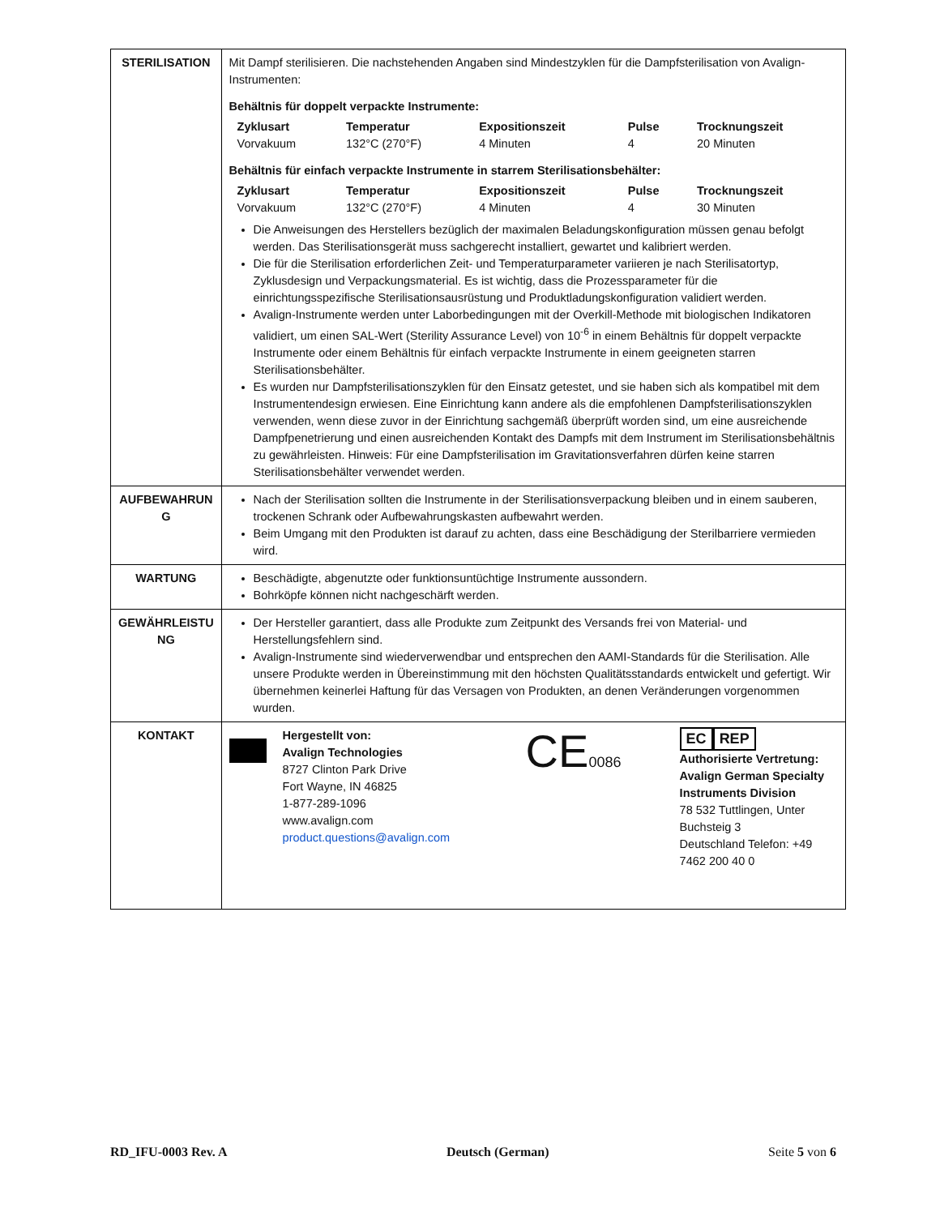| STERILISATION | Mit Dampf sterilisieren. Die nachstehenden Angaben sind Mindestzyklen für die Dampfsterilisation von Avalign-Instrumenten: Behältnis für doppelt verpackte Instrumente: / Zyklusart / Temperatur / Expositionszeit / Pulse / Trocknungszeit / / --- / --- / --- / --- / --- / / Vorvakuum / 132°C (270°F) / 4 Minuten / 4 / 20 Minuten / Behältnis für einfach verpackte Instrumente in starrem Sterilisationsbehälter: / Zyklusart / Temperatur / Expositionszeit / Pulse / Trocknungszeit / / --- / --- / --- / --- / --- / / Vorvakuum / 132°C (270°F) / 4 Minuten / 4 / 30 Minuten / Die Anweisungen des Herstellers bezüglich der maximalen Beladungskonfiguration müssen genau befolgt werden. Das Sterilisationsgerät muss sachgerecht installiert, gewartet und kalibriert werden. Die für die Sterilisation erforderlichen Zeit- und Temperaturparameter variieren je nach Sterilisatortyp, Zyklusdesign und Verpackungsmaterial. Es ist wichtig, dass die Prozessparameter für die einrichtungsspezifische Sterilisationsausrüstung und Produktladungskonfiguration validiert werden. Avalign-Instrumente werden unter Laborbedingungen mit der Overkill-Methode mit biologischen Indikatoren validiert, um einen SAL-Wert (Sterility Assurance Level) von 10<sup>-6</sup> in einem Behältnis für doppelt verpackte Instrumente oder einem Behältnis für einfach verpackte Instrumente in einem geeigneten starren Sterilisationsbehälter. Es wurden nur Dampfsterilisationszyklen für den Einsatz getestet, und sie haben sich als kompatibel mit dem Instrumentendesign erwiesen. Eine Einrichtung kann andere als die empfohlenen Dampfsterilisationszyklen verwenden, wenn diese zuvor in der Einrichtung sachgemäß überprüft worden sind, um eine ausreichende Dampfpenetrierung und einen ausreichenden Kontakt des Dampfs mit dem Instrument im Sterilisationsbehältnis zu gewährleisten. Hinweis: Für eine Dampfsterilisation im Gravitationsverfahren dürfen keine starren Sterilisationsbehälter verwendet werden. |
| AUFBEWAHRUN G | Nach der Sterilisation sollten die Instrumente in der Sterilisationsverpackung bleiben und in einem sauberen, trockenen Schrank oder Aufbewahrungskasten aufbewahrt werden. Beim Umgang mit den Produkten ist darauf zu achten, dass eine Beschädigung der Sterilbarriere vermieden wird. |
| WARTUNG | Beschädigte, abgenutzte oder funktionsuntüchtige Instrumente aussondern. Bohrköpfe können nicht nachgeschärft werden. |
| GEWÄHRLEISTU NG | Der Hersteller garantiert, dass alle Produkte zum Zeitpunkt des Versands frei von Material- und Herstellungsfehlern sind. Avalign-Instrumente sind wiederverwendbar und entsprechen den AAMI-Standards für die Sterilisation. Alle unsere Produkte werden in Übereinstimmung mit den höchsten Qualitätsstandards entwickelt und gefertigt. Wir übernehmen keinerlei Haftung für das Versagen von Produkten, an denen Veränderungen vorgenommen wurden. |
| KONTAKT | Hergestellt von: Avalign Technologies 8727 Clinton Park Drive Fort Wayne, IN 46825 1-877-289-1096 www.avalign.com product.questions@avalign.com CE 0086 EC REP Authorisierte Vertretung: Avalign German Specialty Instruments Division 78 532 Tuttlingen, Unter Buchsteig 3 Deutschland Telefon: +49 7462 200 40 0 |
RD_IFU-0003 Rev. A Deutsch (German) Seite 5 von 6